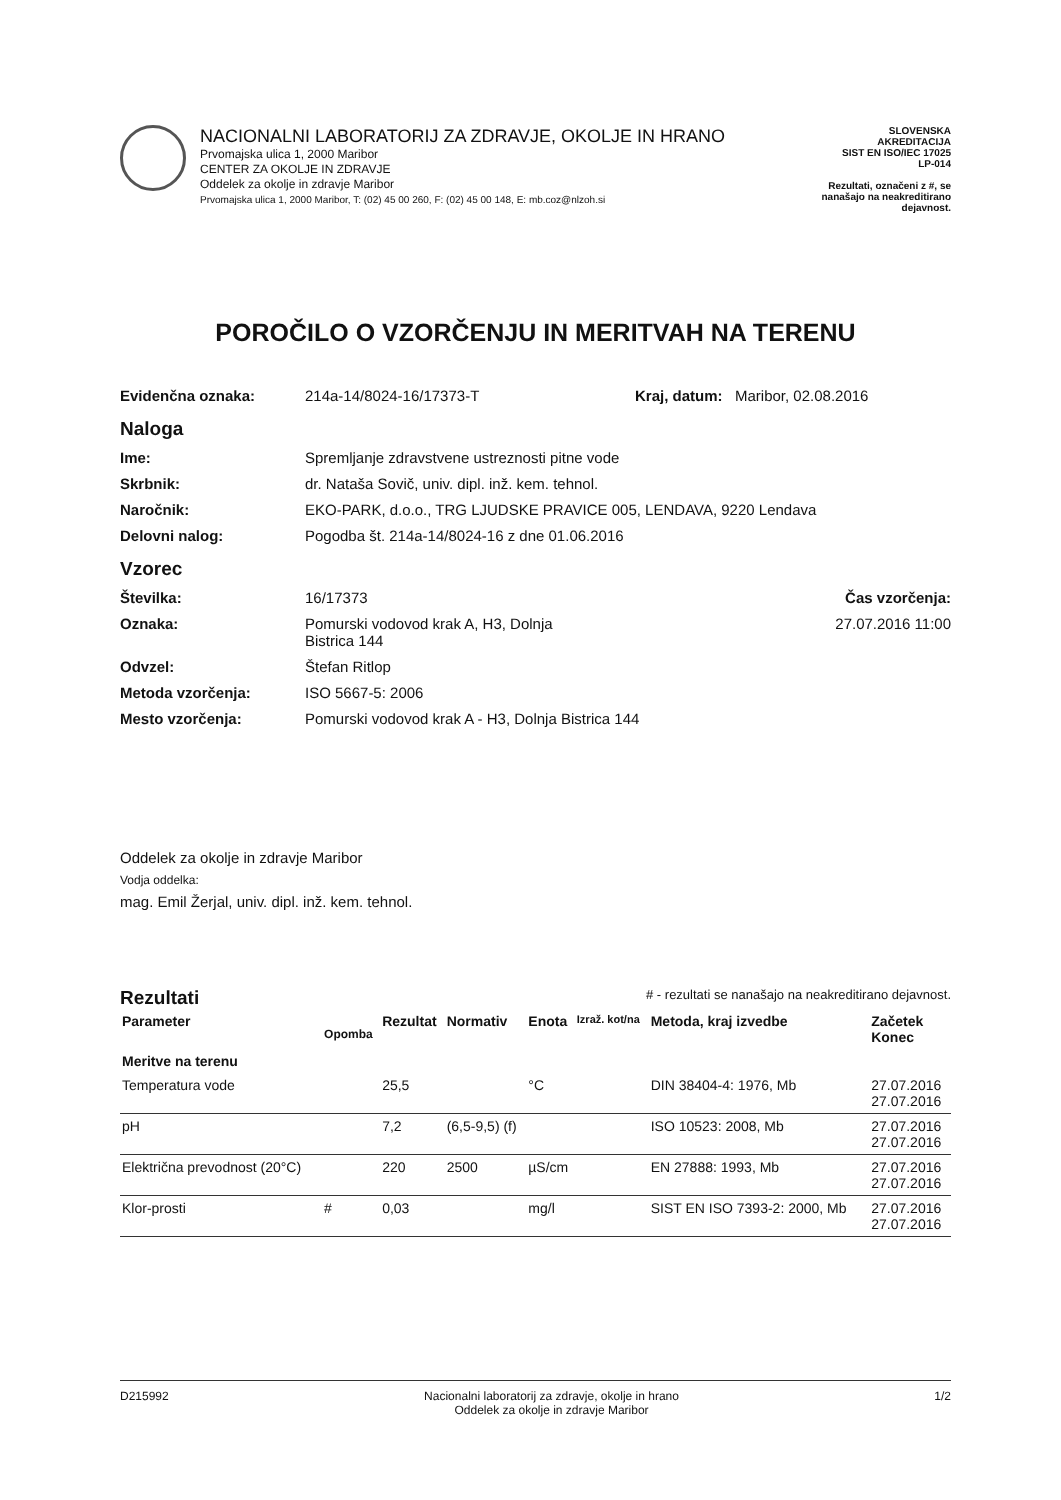NACIONALNI LABORATORIJ ZA ZDRAVJE, OKOLJE IN HRANO
Prvomajska ulica 1, 2000 Maribor
CENTER ZA OKOLJE IN ZDRAVJE
Oddelek za okolje in zdravje Maribor
Prvomajska ulica 1, 2000 Maribor, T: (02) 45 00 260, F: (02) 45 00 148, E: mb.coz@nlzoh.si
SLOVENSKA
AKREDITACIJA
SIST EN ISO/IEC 17025
LP-014
Rezultati, označeni z #, se nanašajo na neakreditirano dejavnost.
POROČILO O VZORČENJU IN MERITVAH NA TERENU
Evidenčna oznaka: 214a-14/8024-16/17373-T Kraj, datum: Maribor, 02.08.2016
Naloga
Ime: Spremljanje zdravstvene ustreznosti pitne vode
Skrbnik: dr. Nataša Sovič, univ. dipl. inž. kem. tehnol.
Naročnik: EKO-PARK, d.o.o., TRG LJUDSKE PRAVICE 005, LENDAVA, 9220 Lendava
Delovni nalog: Pogodba št. 214a-14/8024-16 z dne 01.06.2016
Vzorec
Številka: 16/17373 Čas vzorčenja:
Oznaka: Pomurski vodovod krak A, H3, Dolnja
Bistrica 144 27.07.2016 11:00
Odvzel: Štefan Ritlop
Metoda vzorčenja: ISO 5667-5: 2006
Mesto vzorčenja: Pomurski vodovod krak A - H3, Dolnja Bistrica 144
Oddelek za okolje in zdravje Maribor
Vodja oddelka:
mag. Emil Žerjal, univ. dipl. inž. kem. tehnol.
Rezultati
# - rezultati se nanašajo na neakreditirano dejavnost.
| Parameter | Opomba | Rezultat | Normativ | Enota | Izraž. kot/na | Metoda, kraj izvedbe | Začetek Konec |
| --- | --- | --- | --- | --- | --- | --- | --- |
| Meritve na terenu | | | | | | | |
| Temperatura vode | | 25,5 | | °C | | DIN 38404-4: 1976, Mb | 27.07.2016 27.07.2016 |
| pH | | 7,2 | (6,5-9,5) (f) | | | ISO 10523: 2008, Mb | 27.07.2016 27.07.2016 |
| Električna prevodnost (20°C) | | 220 | 2500 | µS/cm | | EN 27888: 1993, Mb | 27.07.2016 27.07.2016 |
| Klor-prosti | # | 0,03 | | mg/l | | SIST EN ISO 7393-2: 2000, Mb | 27.07.2016 27.07.2016 |
D215992 Nacionalni laboratorij za zdravje, okolje in hrano
Oddelek za okolje in zdravje Maribor 1/2